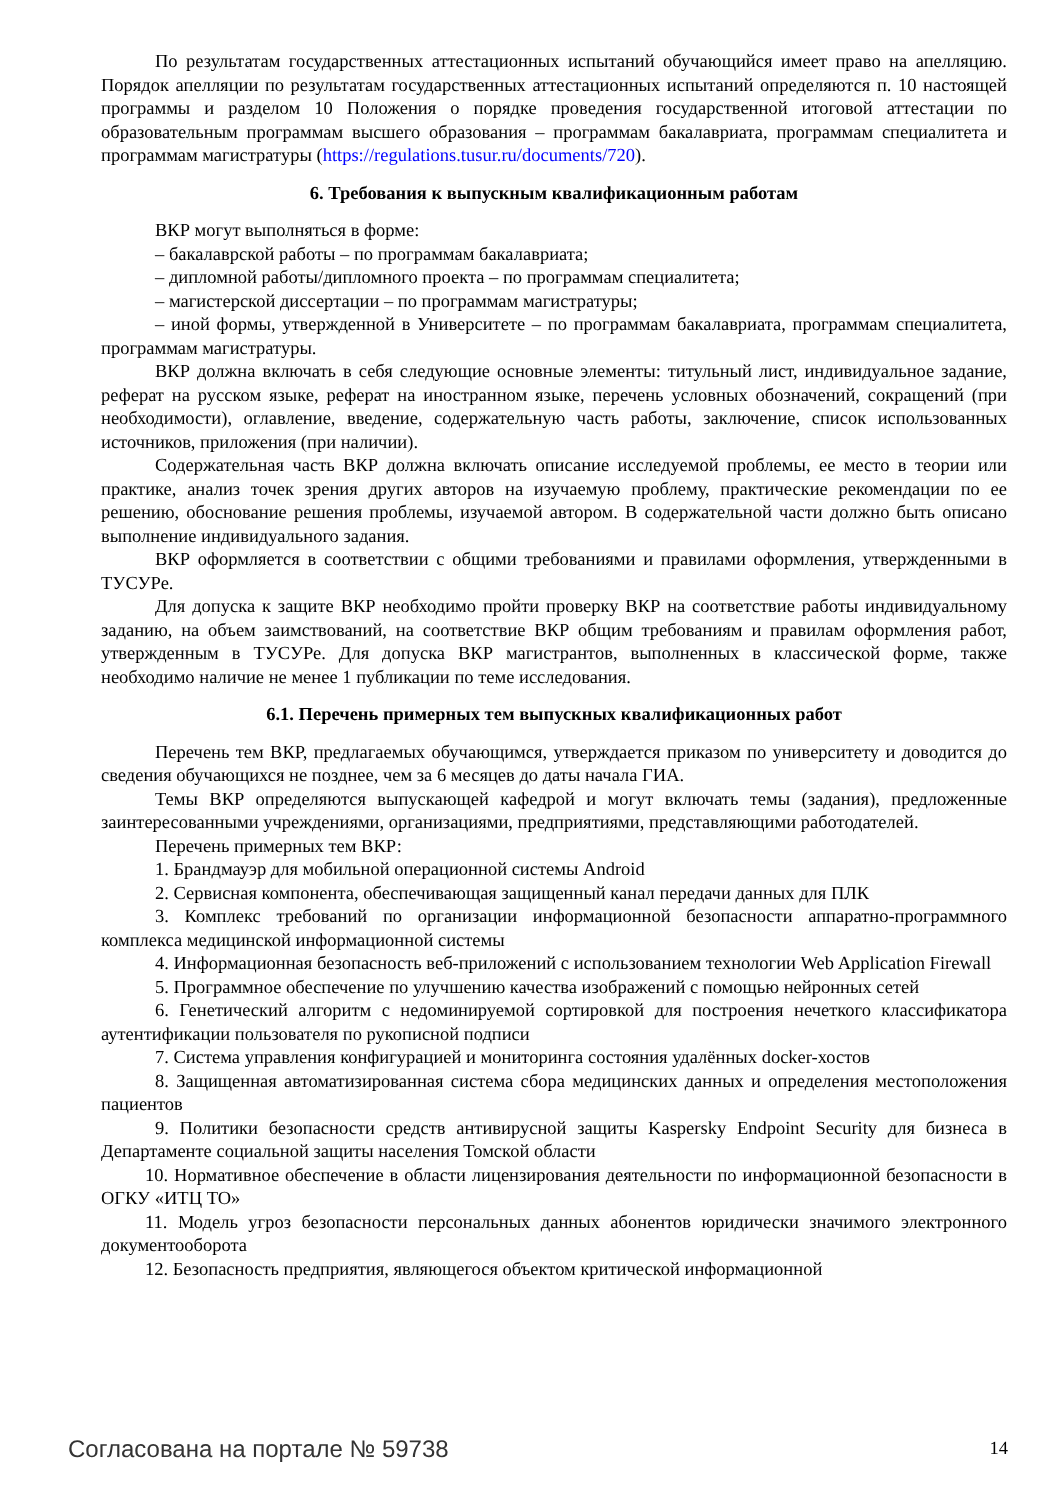По результатам государственных аттестационных испытаний обучающийся имеет право на апелляцию. Порядок апелляции по результатам государственных аттестационных испытаний определяются п. 10 настоящей программы и разделом 10 Положения о порядке проведения государственной итоговой аттестации по образовательным программам высшего образования – программам бакалавриата, программам специалитета и программам магистратуры (https://regulations.tusur.ru/documents/720).
6. Требования к выпускным квалификационным работам
ВКР могут выполняться в форме:
– бакалаврской работы – по программам бакалавриата;
– дипломной работы/дипломного проекта – по программам специалитета;
– магистерской диссертации – по программам магистратуры;
– иной формы, утвержденной в Университете – по программам бакалавриата, программам специалитета, программам магистратуры.
ВКР должна включать в себя следующие основные элементы: титульный лист, индивидуальное задание, реферат на русском языке, реферат на иностранном языке, перечень условных обозначений, сокращений (при необходимости), оглавление, введение, содержательную часть работы, заключение, список использованных источников, приложения (при наличии).
Содержательная часть ВКР должна включать описание исследуемой проблемы, ее место в теории или практике, анализ точек зрения других авторов на изучаемую проблему, практические рекомендации по ее решению, обоснование решения проблемы, изучаемой автором. В содержательной части должно быть описано выполнение индивидуального задания.
ВКР оформляется в соответствии с общими требованиями и правилами оформления, утвержденными в ТУСУРе.
Для допуска к защите ВКР необходимо пройти проверку ВКР на соответствие работы индивидуальному заданию, на объем заимствований, на соответствие ВКР общим требованиям и правилам оформления работ, утвержденным в ТУСУРе. Для допуска ВКР магистрантов, выполненных в классической форме, также необходимо наличие не менее 1 публикации по теме исследования.
6.1. Перечень примерных тем выпускных квалификационных работ
Перечень тем ВКР, предлагаемых обучающимся, утверждается приказом по университету и доводится до сведения обучающихся не позднее, чем за 6 месяцев до даты начала ГИА.
Темы ВКР определяются выпускающей кафедрой и могут включать темы (задания), предложенные заинтересованными учреждениями, организациями, предприятиями, представляющими работодателей.
Перечень примерных тем ВКР:
1. Брандмауэр для мобильной операционной системы Android
2. Сервисная компонента, обеспечивающая защищенный канал передачи данных для ПЛК
3. Комплекс требований по организации информационной безопасности аппаратно-программного комплекса медицинской информационной системы
4. Информационная безопасность веб-приложений с использованием технологии Web Application Firewall
5. Программное обеспечение по улучшению качества изображений с помощью нейронных сетей
6. Генетический алгоритм с недоминируемой сортировкой для построения нечеткого классификатора аутентификации пользователя по рукописной подписи
7. Система управления конфигурацией и мониторинга состояния удалённых docker-хостов
8. Защищенная автоматизированная система сбора медицинских данных и определения местоположения пациентов
9. Политики безопасности средств антивирусной защиты Kaspersky Endpoint Security для бизнеса в Департаменте социальной защиты населения Томской области
10. Нормативное обеспечение в области лицензирования деятельности по информационной безопасности в ОГКУ «ИТЦ ТО»
11. Модель угроз безопасности персональных данных абонентов юридически значимого электронного документооборота
12. Безопасность предприятия, являющегося объектом критической информационной
Согласована на портале № 59738 14